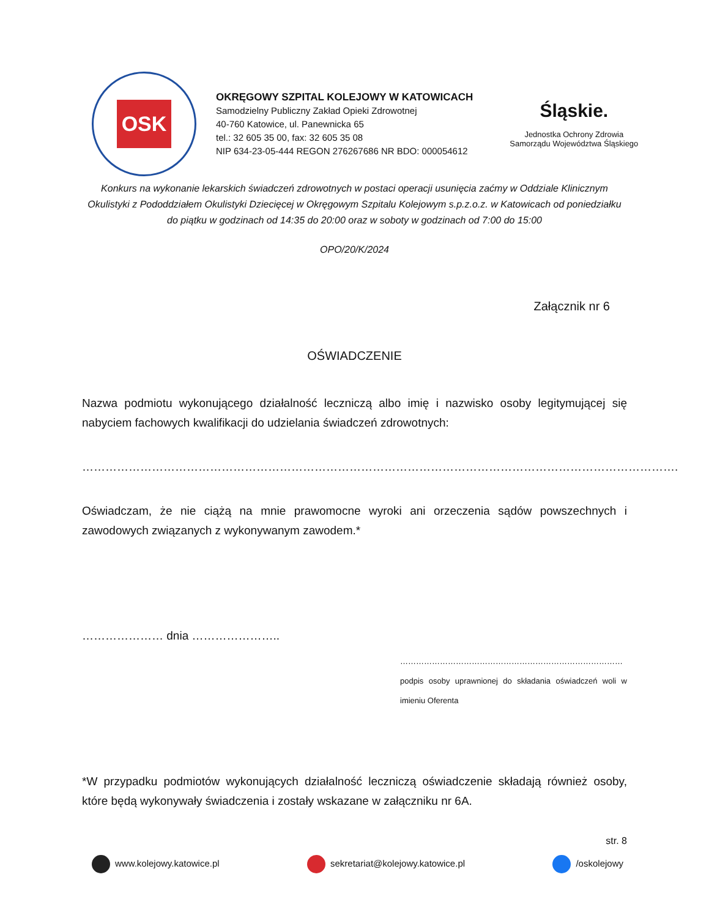OSK
OKRĘGOWY SZPITAL KOLEJOWY W KATOWICACH
Samodzielny Publiczny Zakład Opieki Zdrowotnej
40-760 Katowice, ul. Panewnicka 65
tel.: 32 605 35 00, fax: 32 605 35 08
NIP 634-23-05-444 REGON 276267686 NR BDO: 000054612
Śląskie.
Jednostka Ochrony Zdrowia
Samorządu Województwa Śląskiego
Konkurs na wykonanie lekarskich świadczeń zdrowotnych w postaci operacji usunięcia zaćmy w Oddziale Klinicznym Okulistyki z Pododdziałem Okulistyki Dziecięcej w Okręgowym Szpitalu Kolejowym s.p.z.o.z. w Katowicach od poniedziałku do piątku w godzinach od 14:35 do 20:00 oraz w soboty w godzinach od 7:00 do 15:00
OPO/20/K/2024
Załącznik nr 6
OŚWIADCZENIE
Nazwa podmiotu wykonującego działalność leczniczą albo imię i nazwisko osoby legitymującej się nabyciem fachowych kwalifikacji do udzielania świadczeń zdrowotnych:
……………………………………………………………………………………………………………………………………….
Oświadczam, że nie ciążą na mnie prawomocne wyroki ani orzeczenia sądów powszechnych i zawodowych związanych z wykonywanym zawodem.*
………………… dnia …………………..
…………………………………………………………………………
podpis osoby uprawnionej do składania oświadczeń woli w imieniu Oferenta
*W przypadku podmiotów wykonujących działalność leczniczą oświadczenie składają również osoby, które będą wykonywały świadczenia i zostały wskazane w załączniku nr 6A.
str. 8
www.kolejowy.katowice.pl sekretariat@kolejowy.katowice.pl /oskolejowy